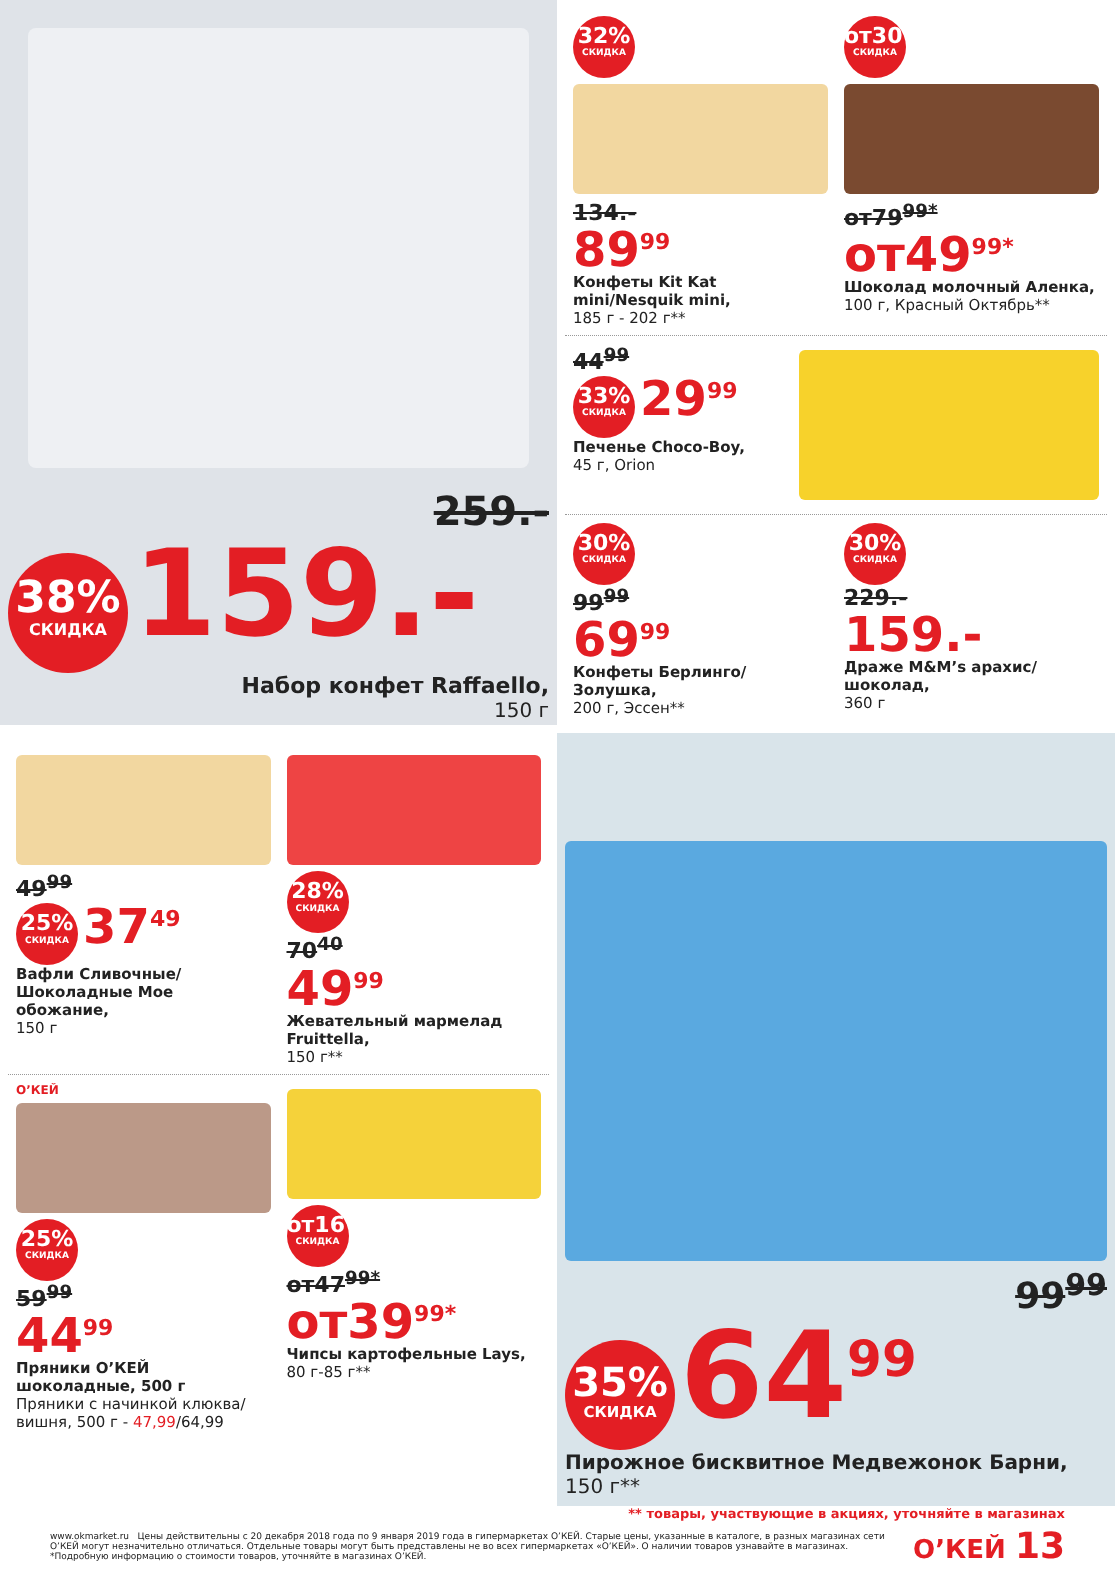259.-
38% СКИДКА 159.-
Набор конфет Raffaello,
150 г
32% СКИДКА
134.-
89<sup>99</sup>
Конфеты Kit Kat mini/Nesquik mini,
185 г - 202 г**
от30% СКИДКА
от79<sup>99*</sup>
от49<sup>99*</sup>
Шоколад молочный Аленка,
100 г, Красный Октябрь**
44<sup>99</sup>
33% СКИДКА 29<sup>99</sup>
Печенье Choco-Boy,
45 г, Orion
30% СКИДКА
99<sup>99</sup>
69<sup>99</sup>
Конфеты Берлинго/Золушка,
200 г, Эссен**
30% СКИДКА
229.-
159.-
Драже M&M’s арахис/шоколад,
360 г
49<sup>99</sup>
25% СКИДКА 37<sup>49</sup>
Вафли Сливочные/ Шоколадные Мое обожание,
150 г
28% СКИДКА
70<sup>40</sup>
49<sup>99</sup>
Жевательный мармелад Fruittella,
150 г**
О’КЕЙ
25% СКИДКА
59<sup>99</sup>
44<sup>99</sup>
Пряники О’КЕЙ шоколадные, 500 г
Пряники с начинкой клюква/ вишня, 500 г - 47,99/64,99
от16% СКИДКА
от47<sup>99*</sup>
от39<sup>99*</sup>
Чипсы картофельные Lays,
80 г-85 г**
99<sup>99</sup>
35% СКИДКА 64<sup>99</sup>
Пирожное бисквитное Медвежонок Барни,
150 г**
** товары, участвующие в акциях, уточняйте в магазинах
www.okmarket.ru Цены действительны с 20 декабря 2018 года по 9 января 2019 года в гипермаркетах О’КЕЙ. Старые цены, указанные в каталоге, в разных магазинах сети О’КЕЙ могут незначительно отличаться. Отдельные товары могут быть представлены не во всех гипермаркетах «О’КЕЙ». О наличии товаров узнавайте в магазинах.
*Подробную информацию о стоимости товаров, уточняйте в магазинах О’КЕЙ.
О’КЕЙ 13